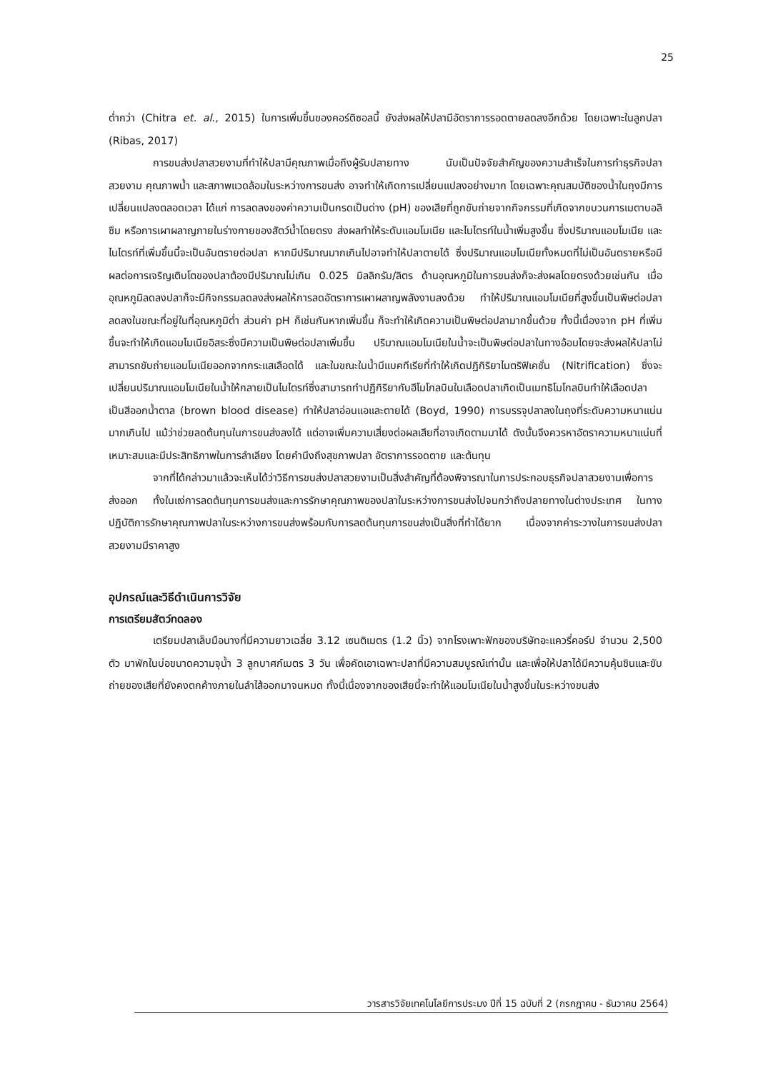25
ต่ำกว่า (Chitra et. al., 2015) ในการเพิ่มขึ้นของคอร์ติซอลนี้ ยังส่งผลให้ปลามีอัตราการรอดตายลดลงอีกด้วย โดยเฉพาะในลูกปลา (Ribas, 2017)
การขนส่งปลาสวยงามที่ทำให้ปลามีคุณภาพเมื่อถึงผู้รับปลายทาง นับเป็นปัจจัยสำคัญของความสำเร็จในการทำธุรกิจปลาสวยงาม คุณภาพน้ำ และสภาพแวดล้อมในระหว่างการขนส่ง อาจทำให้เกิดการเปลี่ยนแปลงอย่างมาก โดยเฉพาะคุณสมบัติของน้ำในถุงมีการเปลี่ยนแปลงตลอดเวลา ได้แก่ การลดลงของค่าความเป็นกรดเป็นด่าง (pH) ของเสียที่ถูกขับถ่ายจากกิจกรรมที่เกิดจากขบวนการเมตาบอลิซึม หรือการเผาผลาญภายในร่างกายของสัตว์น้ำโดยตรง ส่งผลทำให้ระดับแอมโมเนีย และไนไตรท์ในน้ำเพิ่มสูงขึ้น ซึ่งปริมาณแอมโมเนีย และไนไตรท์ที่เพิ่มขึ้นนี้จะเป็นอันตรายต่อปลา หากมีปริมาณมากเกินไปอาจทำให้ปลาตายได้ ซึ่งปริมาณแอมโมเนียทั้งหมดที่ไม่เป็นอันตรายหรือมีผลต่อการเจริญเติบโตของปลาต้องมีปริมาณไม่เกิน 0.025 มิลลิกรัม/ลิตร ด้านอุณหภูมิในการขนส่งก็จะส่งผลโดยตรงด้วยเช่นกัน เมื่ออุณหภูมิลดลงปลาก็จะมีกิจกรรมลดลงส่งผลให้การลดอัตราการเผาผลาญพลังงานลงด้วย ทำให้ปริมาณแอมโมเนียที่สูงขึ้นเป็นพิษต่อปลาลดลงในขณะที่อยู่ในที่อุณหภูมิต่ำ ส่วนค่า pH ก็เช่นกันหากเพิ่มขึ้น ก็จะทำให้เกิดความเป็นพิษต่อปลามากขึ้นด้วย ทั้งนี้เนื่องจาก pH ที่เพิ่มขึ้นจะทำให้เกิดแอมโมเนียอิสระซึ่งมีความเป็นพิษต่อปลาเพิ่มขึ้น ปริมาณแอมโมเนียในน้ำจะเป็นพิษต่อปลาในทางอ้อมโดยจะส่งผลให้ปลาไม่สามารถขับถ่ายแอมโมเนียออกจากกระแสเลือดได้ และในขณะในน้ำมีแบคทีเรียที่ทำให้เกิดปฏิกิริยาไนตริฟิเคชั่น (Nitrification) ซึ่งจะเปลี่ยนปริมาณแอมโมเนียในน้ำให้กลายเป็นไนไตรท์ซึ่งสามารถทำปฏิกิริยากับฮีโมโกลบินในเลือดปลาเกิดเป็นเมทธิโมโกลบินทำให้เลือดปลาเป็นสีออกน้ำตาล (brown blood disease) ทำให้ปลาอ่อนแอและตายได้ (Boyd, 1990) การบรรจุปลาลงในถุงที่ระดับความหนาแน่นมากเกินไป แม้ว่าช่วยลดต้นทุนในการขนส่งลงได้ แต่อาจเพิ่มความเสี่ยงต่อผลเสียที่อาจเกิดตามมาได้ ดังนั้นจึงควรหาอัตราความหนาแน่นที่เหมาะสมและมีประสิทธิภาพในการลำเลียง โดยคำนึงถึงสุขภาพปลา อัตราการรอดตาย และต้นทุน
จากที่ได้กล่าวมาแล้วจะเห็นได้ว่าวิธีการขนส่งปลาสวยงามเป็นสิ่งสำคัญที่ต้องพิจารณาในการประกอบธุรกิจปลาสวยงามเพื่อการส่งออก ทั้งในแง่การลดต้นทุนการขนส่งและการรักษาคุณภาพของปลาในระหว่างการขนส่งไปจนกว่าถึงปลายทางในต่างประเทศ ในทางปฏิบัติการรักษาคุณภาพปลาในระหว่างการขนส่งพร้อมกับการลดต้นทุนการขนส่งเป็นสิ่งที่ทำได้ยาก เนื่องจากค่าระวางในการขนส่งปลาสวยงามมีราคาสูง
อุปกรณ์และวิธีดำเนินการวิจัย
การเตรียมสัตว์ทดลอง
เตรียมปลาเล็บมือนางที่มีความยาวเฉลี่ย 3.12 เซนติเมตร (1.2 นิ้ว) จากโรงเพาะฟักของบริษัทอะแควรี่คอร์ป จำนวน 2,500 ตัว มาพักในบ่อขนาดความจุน้ำ 3 ลูกบาศก์เมตร 3 วัน เพื่อคัดเอาเฉพาะปลาที่มีความสมบูรณ์เท่านั้น และเพื่อให้ปลาได้มีความคุ้นชินและขับถ่ายของเสียที่ยังคงตกค้างภายในลำไส้ออกมาจนหมด ทั้งนี้เนื่องจากของเสียนี้จะทำให้แอมโมเนียในน้ำสูงขึ้นในระหว่างขนส่ง
วารสารวิจัยเทคโนโลยีการประมง ปีที่ 15 ฉบับที่ 2 (กรกฎาคม - ธันวาคม 2564)